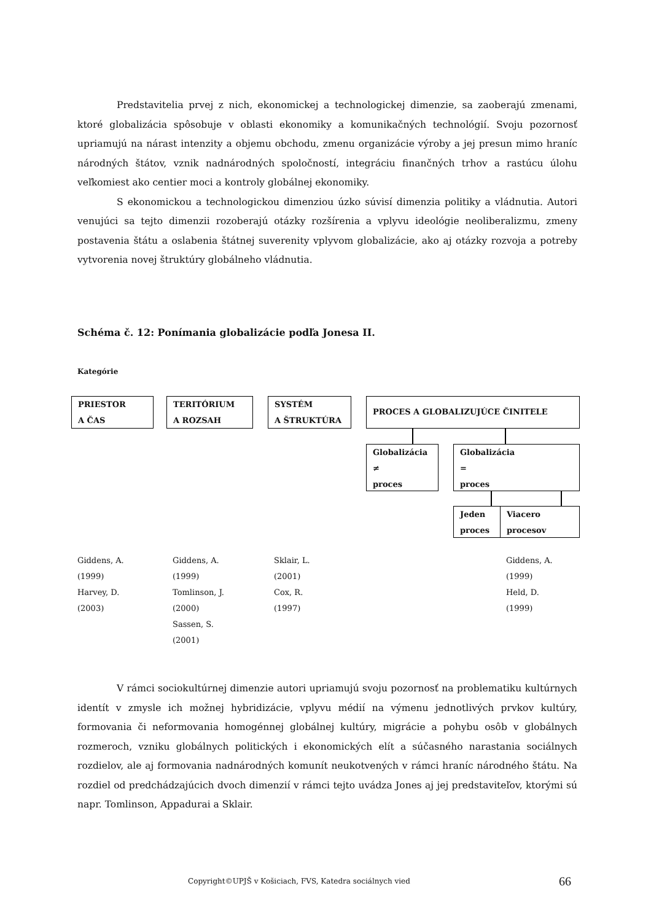Predstavitelia prvej z nich, ekonomickej a technologickej dimenzie, sa zaoberajú zmenami, ktoré globalizácia spôsobuje v oblasti ekonomiky a komunikačných technológií. Svoju pozornosť upriamujú na nárast intenzity a objemu obchodu, zmenu organizácie výroby a jej presun mimo hraníc národných štátov, vznik nadnárodných spoločností, integráciu finančných trhov a rastúcu úlohu veľkomiest ako centier moci a kontroly globálnej ekonomiky.
S ekonomickou a technologickou dimenziou úzko súvisí dimenzia politiky a vládnutia. Autori venujúci sa tejto dimenzii rozoberajú otázky rozšírenia a vplyvu ideológie neoliberalizmu, zmeny postavenia štátu a oslabenia štátnej suverenity vplyvom globalizácie, ako aj otázky rozvoja a potreby vytvorenia novej štruktúry globálneho vládnutia.
Schéma č. 12: Ponímania globalizácie podľa Jonesa II.
Kategórie
PRIESTOR
A ČAS
TERITÓRIUM
A ROZSAH
SYSTÉM
A ŠTRUKTÚRA
PROCES A GLOBALIZUJÚCE ČINITELE
Globalizácia
≠
proces
Globalizácia
=
proces
Jeden
proces
Viacero
procesov
Giddens, A.
(1999)
Harvey, D.
(2003)
Giddens, A.
(1999)
Tomlinson, J.
(2000)
Sassen, S.
(2001)
Sklair, L.
(2001)
Cox, R.
(1997)
Giddens, A.
(1999)
Held, D.
(1999)
V rámci sociokultúrnej dimenzie autori upriamujú svoju pozornosť na problematiku kultúrnych identít v zmysle ich možnej hybridizácie, vplyvu médií na výmenu jednotlivých prvkov kultúry, formovania či neformovania homogénnej globálnej kultúry, migrácie a pohybu osôb v globálnych rozmeroch, vzniku globálnych politických i ekonomických elít a súčasného narastania sociálnych rozdielov, ale aj formovania nadnárodných komunít neukotvených v rámci hraníc národného štátu. Na rozdiel od predchádzajúcich dvoch dimenzií v rámci tejto uvádza Jones aj jej predstaviteľov, ktorými sú napr. Tomlinson, Appadurai a Sklair.
Copyright©UPJŠ v Košiciach, FVS, Katedra sociálnych vied
66